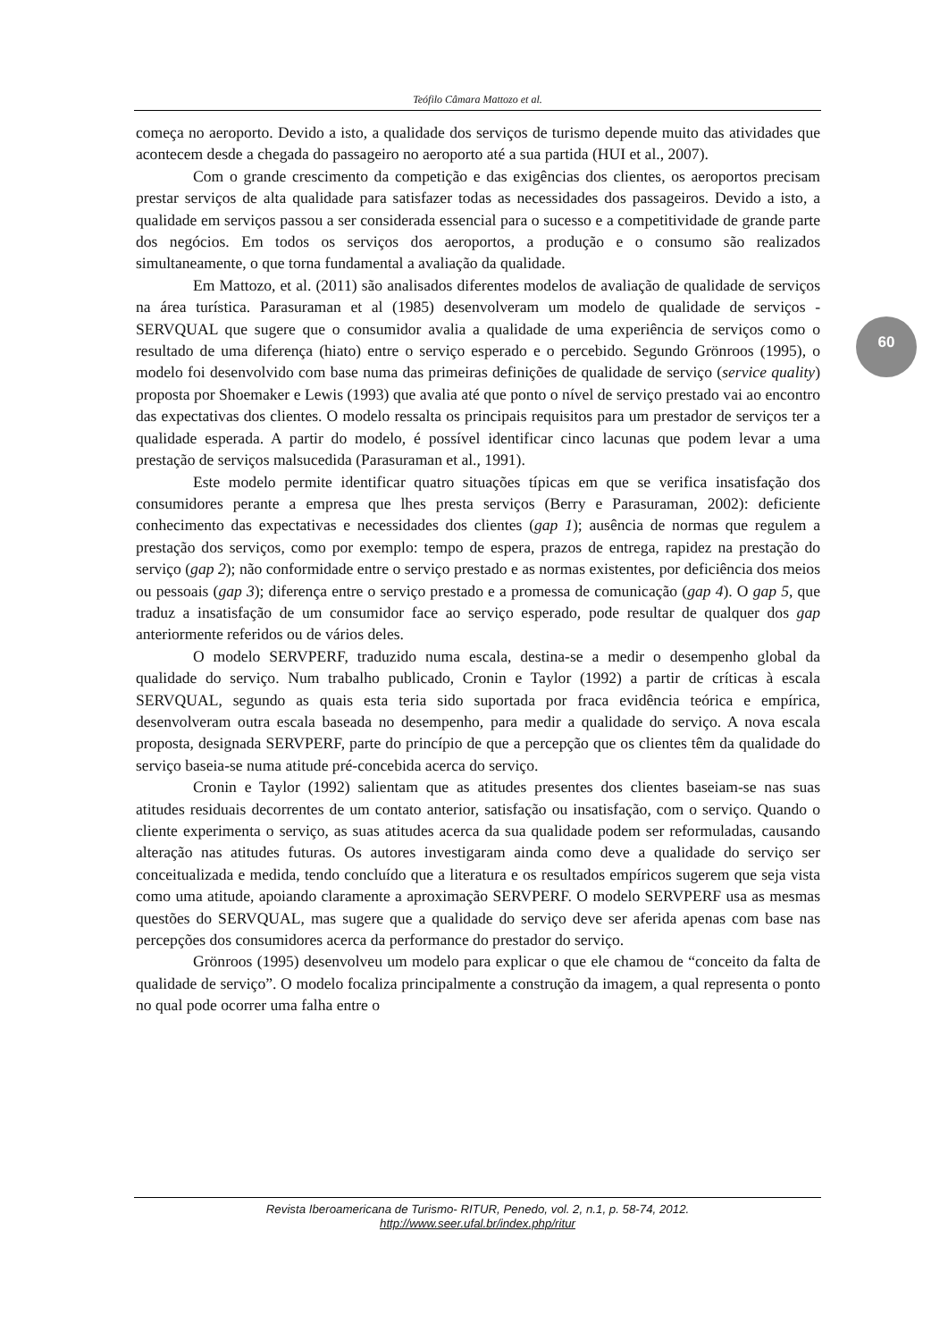Teófilo Câmara Mattozo et al.
começa no aeroporto. Devido a isto, a qualidade dos serviços de turismo depende muito das atividades que acontecem desde a chegada do passageiro no aeroporto até a sua partida (HUI et al., 2007).
Com o grande crescimento da competição e das exigências dos clientes, os aeroportos precisam prestar serviços de alta qualidade para satisfazer todas as necessidades dos passageiros. Devido a isto, a qualidade em serviços passou a ser considerada essencial para o sucesso e a competitividade de grande parte dos negócios. Em todos os serviços dos aeroportos, a produção e o consumo são realizados simultaneamente, o que torna fundamental a avaliação da qualidade.
Em Mattozo, et al. (2011) são analisados diferentes modelos de avaliação de qualidade de serviços na área turística. Parasuraman et al (1985) desenvolveram um modelo de qualidade de serviços - SERVQUAL que sugere que o consumidor avalia a qualidade de uma experiência de serviços como o resultado de uma diferença (hiato) entre o serviço esperado e o percebido. Segundo Grönroos (1995), o modelo foi desenvolvido com base numa das primeiras definições de qualidade de serviço (service quality) proposta por Shoemaker e Lewis (1993) que avalia até que ponto o nível de serviço prestado vai ao encontro das expectativas dos clientes. O modelo ressalta os principais requisitos para um prestador de serviços ter a qualidade esperada. A partir do modelo, é possível identificar cinco lacunas que podem levar a uma prestação de serviços malsucedida (Parasuraman et al., 1991).
Este modelo permite identificar quatro situações típicas em que se verifica insatisfação dos consumidores perante a empresa que lhes presta serviços (Berry e Parasuraman, 2002): deficiente conhecimento das expectativas e necessidades dos clientes (gap 1); ausência de normas que regulem a prestação dos serviços, como por exemplo: tempo de espera, prazos de entrega, rapidez na prestação do serviço (gap 2); não conformidade entre o serviço prestado e as normas existentes, por deficiência dos meios ou pessoais (gap 3); diferença entre o serviço prestado e a promessa de comunicação (gap 4). O gap 5, que traduz a insatisfação de um consumidor face ao serviço esperado, pode resultar de qualquer dos gap anteriormente referidos ou de vários deles.
O modelo SERVPERF, traduzido numa escala, destina-se a medir o desempenho global da qualidade do serviço. Num trabalho publicado, Cronin e Taylor (1992) a partir de críticas à escala SERVQUAL, segundo as quais esta teria sido suportada por fraca evidência teórica e empírica, desenvolveram outra escala baseada no desempenho, para medir a qualidade do serviço. A nova escala proposta, designada SERVPERF, parte do princípio de que a percepção que os clientes têm da qualidade do serviço baseia-se numa atitude pré-concebida acerca do serviço.
Cronin e Taylor (1992) salientam que as atitudes presentes dos clientes baseiam-se nas suas atitudes residuais decorrentes de um contato anterior, satisfação ou insatisfação, com o serviço. Quando o cliente experimenta o serviço, as suas atitudes acerca da sua qualidade podem ser reformuladas, causando alteração nas atitudes futuras. Os autores investigaram ainda como deve a qualidade do serviço ser conceitualizada e medida, tendo concluído que a literatura e os resultados empíricos sugerem que seja vista como uma atitude, apoiando claramente a aproximação SERVPERF. O modelo SERVPERF usa as mesmas questões do SERVQUAL, mas sugere que a qualidade do serviço deve ser aferida apenas com base nas percepções dos consumidores acerca da performance do prestador do serviço.
Grönroos (1995) desenvolveu um modelo para explicar o que ele chamou de “conceito da falta de qualidade de serviço”. O modelo focaliza principalmente a construção da imagem, a qual representa o ponto no qual pode ocorrer uma falha entre o
60
Revista Iberoamericana de Turismo- RITUR, Penedo, vol. 2, n.1, p. 58-74, 2012.
http://www.seer.ufal.br/index.php/ritur